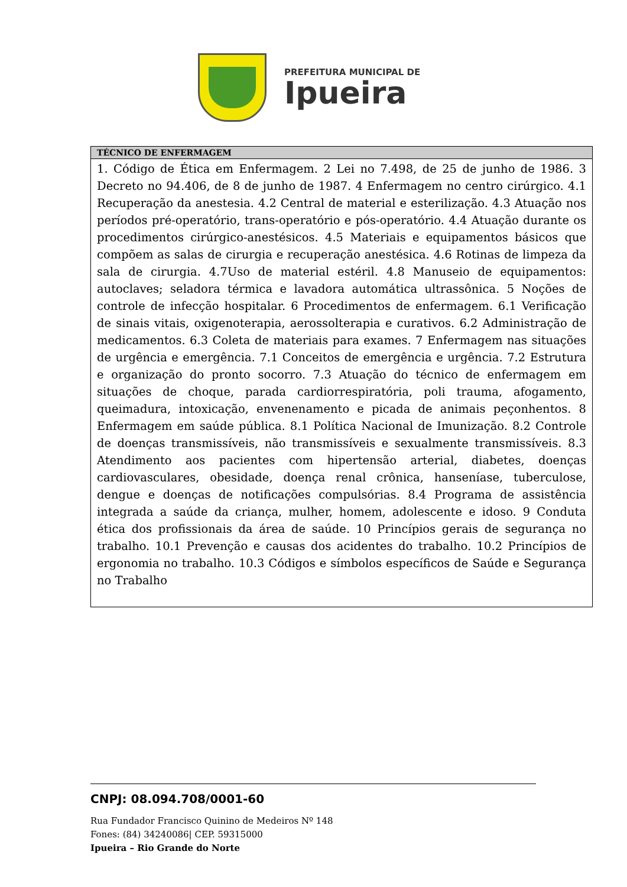PREFEITURA MUNICIPAL DE
Ipueira
| TÉCNICO DE ENFERMAGEM |
| --- |
| 1. Código de Ética em Enfermagem. 2 Lei no 7.498, de 25 de junho de 1986. 3 Decreto no 94.406, de 8 de junho de 1987. 4 Enfermagem no centro cirúrgico. 4.1 Recuperação da anestesia. 4.2 Central de material e esterilização. 4.3 Atuação nos períodos pré-operatório, trans-operatório e pós-operatório. 4.4 Atuação durante os procedimentos cirúrgico-anestésicos. 4.5 Materiais e equipamentos básicos que compõem as salas de cirurgia e recuperação anestésica. 4.6 Rotinas de limpeza da sala de cirurgia. 4.7Uso de material estéril. 4.8 Manuseio de equipamentos: autoclaves; seladora térmica e lavadora automática ultrassônica. 5 Noções de controle de infecção hospitalar. 6 Procedimentos de enfermagem. 6.1 Verificação de sinais vitais, oxigenoterapia, aerossolterapia e curativos. 6.2 Administração de medicamentos. 6.3 Coleta de materiais para exames. 7 Enfermagem nas situações de urgência e emergência. 7.1 Conceitos de emergência e urgência. 7.2 Estrutura e organização do pronto socorro. 7.3 Atuação do técnico de enfermagem em situações de choque, parada cardiorrespiratória, poli trauma, afogamento, queimadura, intoxicação, envenenamento e picada de animais peçonhentos. 8 Enfermagem em saúde pública. 8.1 Política Nacional de Imunização. 8.2 Controle de doenças transmissíveis, não transmissíveis e sexualmente transmissíveis. 8.3 Atendimento aos pacientes com hipertensão arterial, diabetes, doenças cardiovasculares, obesidade, doença renal crônica, hanseníase, tuberculose, dengue e doenças de notificações compulsórias. 8.4 Programa de assistência integrada a saúde da criança, mulher, homem, adolescente e idoso. 9 Conduta ética dos profissionais da área de saúde. 10 Princípios gerais de segurança no trabalho. 10.1 Prevenção e causas dos acidentes do trabalho. 10.2 Princípios de ergonomia no trabalho. 10.3 Códigos e símbolos específicos de Saúde e Segurança no Trabalho |
CNPJ: 08.094.708/0001-60
Rua Fundador Francisco Quinino de Medeiros Nº 148
Fones: (84) 34240086| CEP. 59315000
Ipueira – Rio Grande do Norte